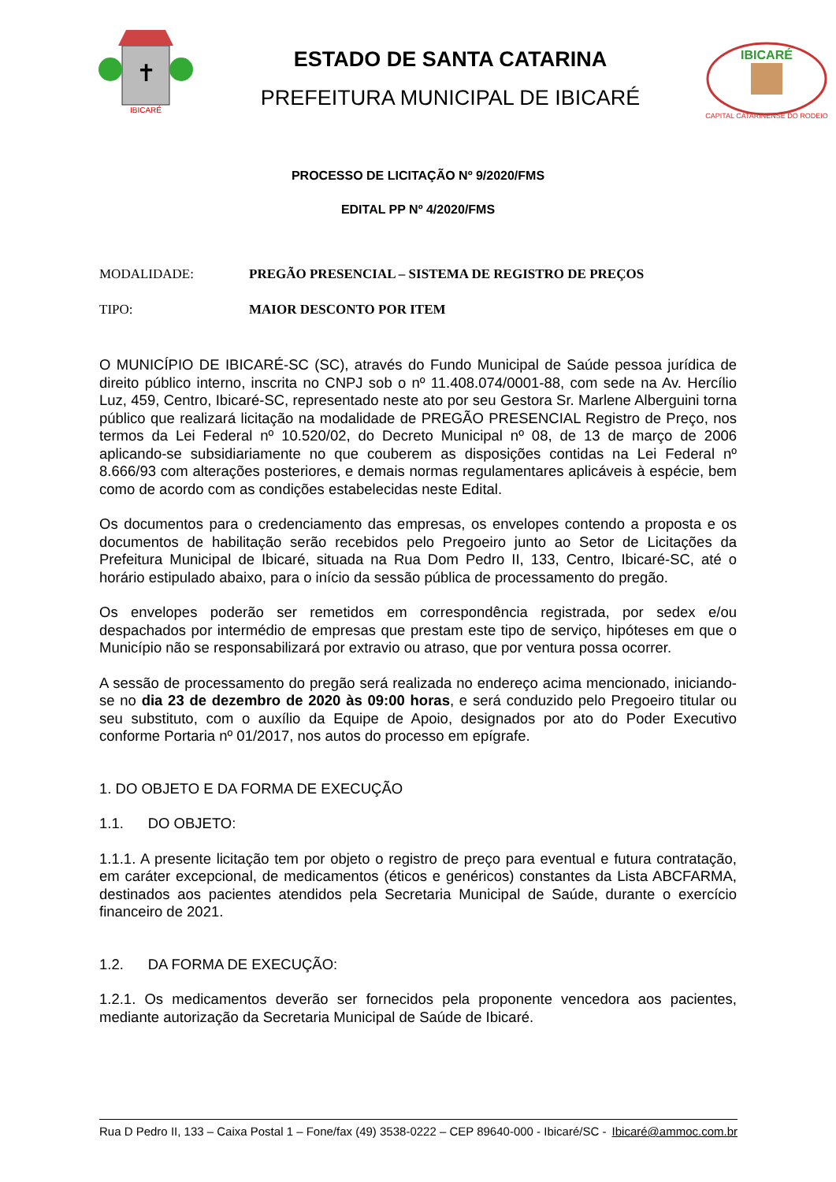✝
IBICARÉ
ESTADO DE SANTA CATARINA
PREFEITURA MUNICIPAL DE IBICARÉ
IBICARÉ
CAPITAL CATARINENSE DO RODEIO
PROCESSO DE LICITAÇÃO Nº 9/2020/FMS
EDITAL PP Nº 4/2020/FMS
MODALIDADE: PREGÃO PRESENCIAL – SISTEMA DE REGISTRO DE PREÇOS
TIPO: MAIOR DESCONTO POR ITEM
O MUNICÍPIO DE IBICARÉ-SC (SC), através do Fundo Municipal de Saúde pessoa jurídica de direito público interno, inscrita no CNPJ sob o nº 11.408.074/0001-88, com sede na Av. Hercílio Luz, 459, Centro, Ibicaré-SC, representado neste ato por seu Gestora Sr. Marlene Alberguini torna público que realizará licitação na modalidade de PREGÃO PRESENCIAL Registro de Preço, nos termos da Lei Federal nº 10.520/02, do Decreto Municipal nº 08, de 13 de março de 2006 aplicando-se subsidiariamente no que couberem as disposições contidas na Lei Federal nº 8.666/93 com alterações posteriores, e demais normas regulamentares aplicáveis à espécie, bem como de acordo com as condições estabelecidas neste Edital.
Os documentos para o credenciamento das empresas, os envelopes contendo a proposta e os documentos de habilitação serão recebidos pelo Pregoeiro junto ao Setor de Licitações da Prefeitura Municipal de Ibicaré, situada na Rua Dom Pedro II, 133, Centro, Ibicaré-SC, até o horário estipulado abaixo, para o início da sessão pública de processamento do pregão.
Os envelopes poderão ser remetidos em correspondência registrada, por sedex e/ou despachados por intermédio de empresas que prestam este tipo de serviço, hipóteses em que o Município não se responsabilizará por extravio ou atraso, que por ventura possa ocorrer.
A sessão de processamento do pregão será realizada no endereço acima mencionado, iniciando-se no dia 23 de dezembro de 2020 às 09:00 horas, e será conduzido pelo Pregoeiro titular ou seu substituto, com o auxílio da Equipe de Apoio, designados por ato do Poder Executivo conforme Portaria nº 01/2017, nos autos do processo em epígrafe.
1. DO OBJETO E DA FORMA DE EXECUÇÃO
1.1. DO OBJETO:
1.1.1. A presente licitação tem por objeto o registro de preço para eventual e futura contratação, em caráter excepcional, de medicamentos (éticos e genéricos) constantes da Lista ABCFARMA, destinados aos pacientes atendidos pela Secretaria Municipal de Saúde, durante o exercício financeiro de 2021.
1.2. DA FORMA DE EXECUÇÃO:
1.2.1. Os medicamentos deverão ser fornecidos pela proponente vencedora aos pacientes, mediante autorização da Secretaria Municipal de Saúde de Ibicaré.
Rua D Pedro II, 133 – Caixa Postal 1 – Fone/fax (49) 3538-0222 – CEP 89640-000 - Ibicaré/SC - Ibicaré@ammoc.com.br